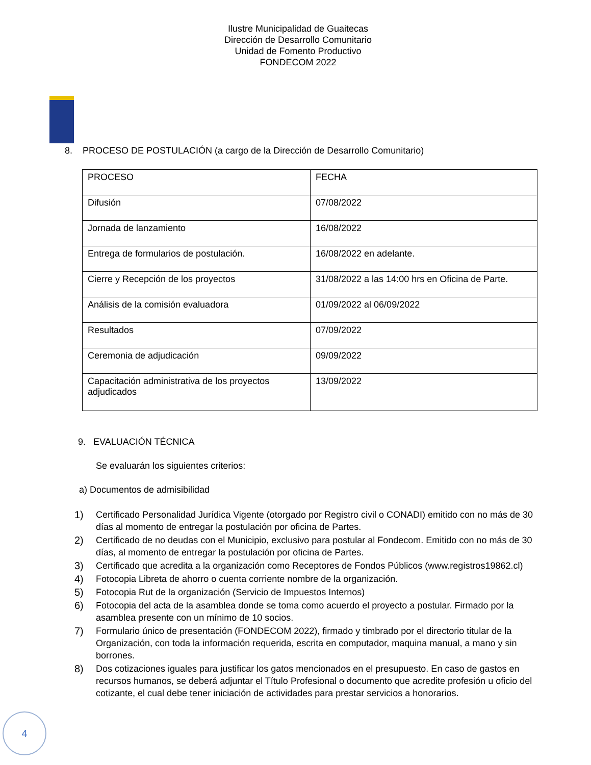Ilustre Municipalidad de Guaitecas
Dirección de Desarrollo Comunitario
Unidad de Fomento Productivo
FONDECOM 2022
8. PROCESO DE POSTULACIÓN (a cargo de la Dirección de Desarrollo Comunitario)
| PROCESO | FECHA |
| --- | --- |
| Difusión | 07/08/2022 |
| Jornada de lanzamiento | 16/08/2022 |
| Entrega de formularios de postulación. | 16/08/2022 en adelante. |
| Cierre y Recepción de los proyectos | 31/08/2022 a las 14:00 hrs en Oficina de Parte. |
| Análisis de la comisión evaluadora | 01/09/2022 al 06/09/2022 |
| Resultados | 07/09/2022 |
| Ceremonia de adjudicación | 09/09/2022 |
| Capacitación administrativa de los proyectos adjudicados | 13/09/2022 |
9. EVALUACIÓN TÉCNICA
Se evaluarán los siguientes criterios:
a) Documentos de admisibilidad
1) Certificado Personalidad Jurídica Vigente (otorgado por Registro civil o CONADI) emitido con no más de 30 días al momento de entregar la postulación por oficina de Partes.
2) Certificado de no deudas con el Municipio, exclusivo para postular al Fondecom. Emitido con no más de 30 días, al momento de entregar la postulación por oficina de Partes.
3) Certificado que acredita a la organización como Receptores de Fondos Públicos (www.registros19862.cl)
4) Fotocopia Libreta de ahorro o cuenta corriente nombre de la organización.
5) Fotocopia Rut de la organización (Servicio de Impuestos Internos)
6) Fotocopia del acta de la asamblea donde se toma como acuerdo el proyecto a postular. Firmado por la asamblea presente con un mínimo de 10 socios.
7) Formulario único de presentación (FONDECOM 2022), firmado y timbrado por el directorio titular de la Organización, con toda la información requerida, escrita en computador, maquina manual, a mano y sin borrones.
8) Dos cotizaciones iguales para justificar los gatos mencionados en el presupuesto. En caso de gastos en recursos humanos, se deberá adjuntar el Título Profesional o documento que acredite profesión u oficio del cotizante, el cual debe tener iniciación de actividades para prestar servicios a honorarios.
4